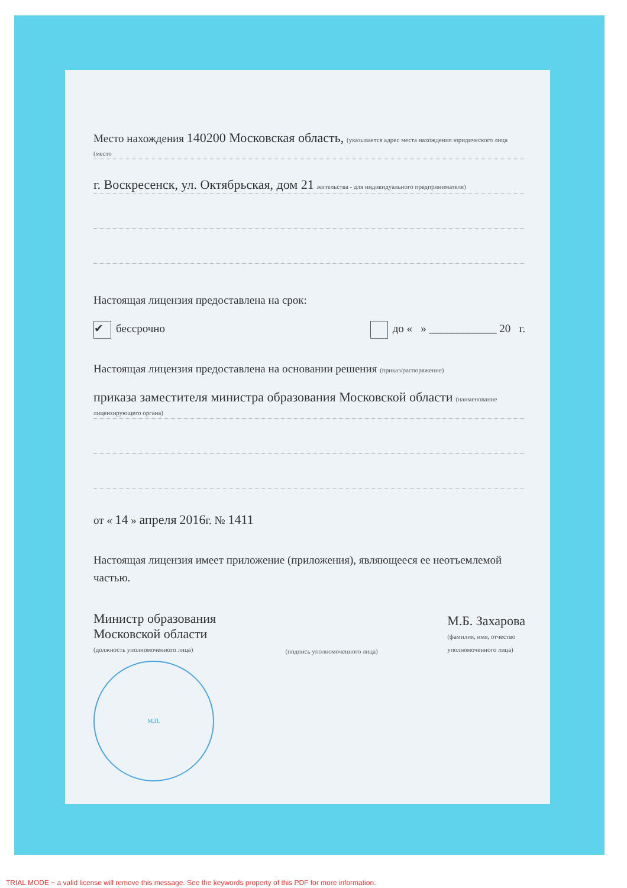Место нахождения 140200 Московская область, (указывается адрес места нахождения юридического лица (место
г. Воскресенск, ул. Октябрьская, дом 21 жительства - для индивидуального предпринимателя)
Настоящая лицензия предоставлена на срок:
✔ бессрочно до « » ____________ 20 г.
Настоящая лицензия предоставлена на основании решения (приказ/распоряжение)
приказа заместителя министра образования Московской области (наименование лицензирующего органа)
от « 14 » апреля 2016г. № 1411
Настоящая лицензия имеет приложение (приложения), являющееся ее неотъемлемой частью.
Министр образования
Московской области
(должность уполномоченного лица)
(подпись уполномоченного лица)
М.Б. Захарова
(фамилия, имя, отчество
уполномоченного лица)
М.П.
TRIAL MODE − a valid license will remove this message. See the keywords property of this PDF for more information.